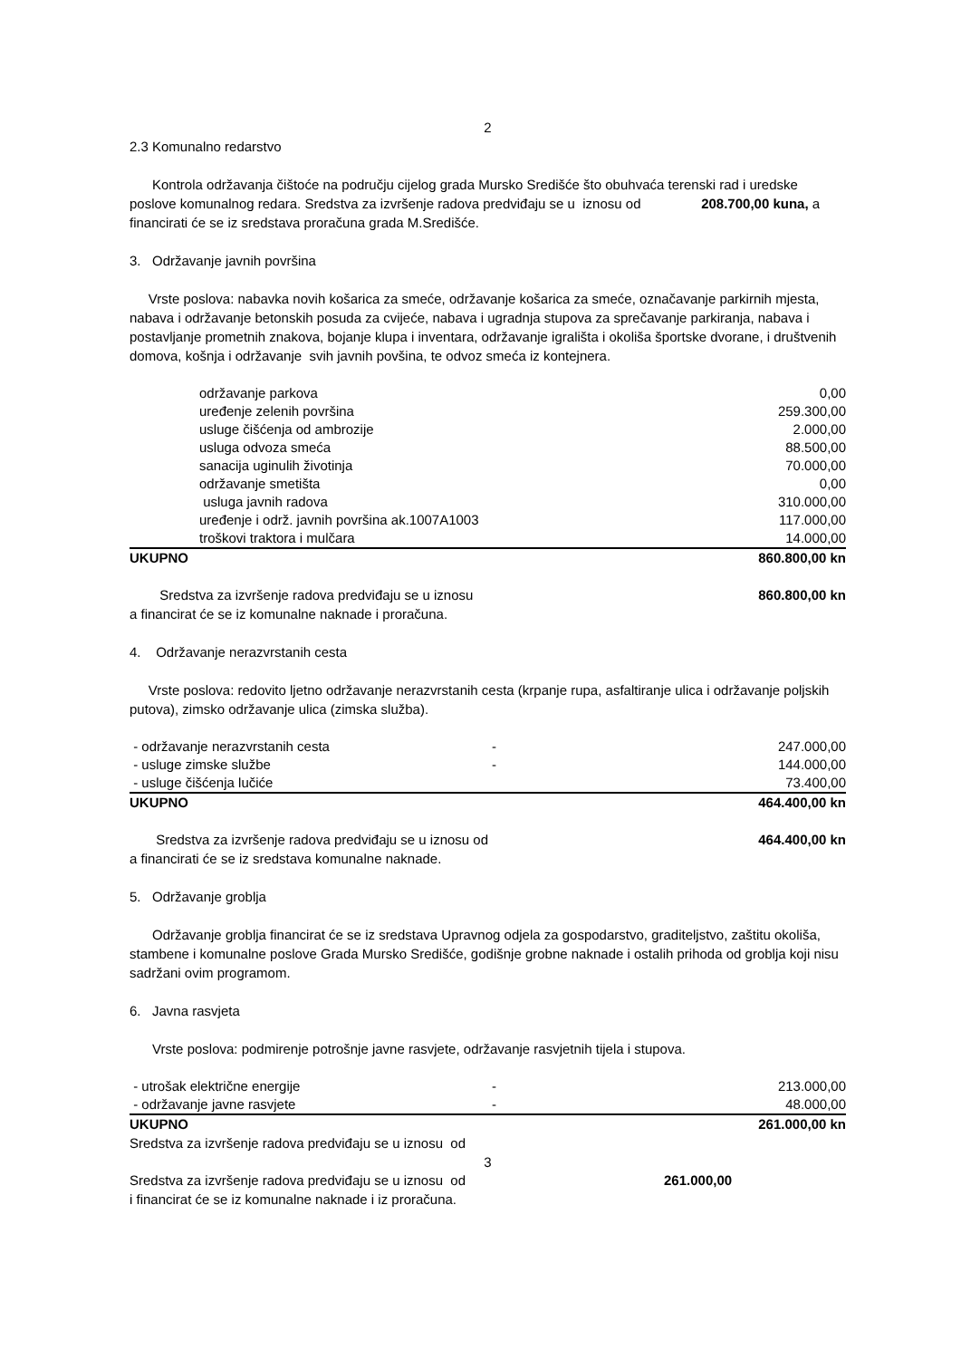2
2.3 Komunalno redarstvo
Kontrola održavanja čištoće na području cijelog grada Mursko Središće što obuhvaća terenski rad i uredske poslove komunalnog redara. Sredstva za izvršenje radova predviđaju se u iznosu od 208.700,00 kuna, a financirati će se iz sredstava proračuna grada M.Središće.
3. Održavanje javnih površina
Vrste poslova: nabavka novih košarica za smeće, održavanje košarica za smeće, označavanje parkirnih mjesta, nabava i održavanje betonskih posuda za cvijeće, nabava i ugradnja stupova za sprečavanje parkiranja, nabava i postavljanje prometnih znakova, bojanje klupa i inventara, održavanje igrališta i okoliša športske dvorane, i društvenih domova, košnja i održavanje svih javnih povšina, te odvoz smeća iz kontejnera.
| održavanje parkova | 0,00 |
| uređenje zelenih površina | 259.300,00 |
| usluge čišćenja od ambrozije | 2.000,00 |
| usluga odvoza smeća | 88.500,00 |
| sanacija uginulih životinja | 70.000,00 |
| održavanje smetišta | 0,00 |
| usluga javnih radova | 310.000,00 |
| uređenje i održ. javnih površina ak.1007A1003 | 117.000,00 |
| troškovi traktora i mulčara | 14.000,00 |
| UKUPNO | 860.800,00 kn |
| Sredstva za izvršenje radova predviđaju se u iznosu | 860.800,00 kn |
a financirat će se iz komunalne naknade i proračuna.
4. Održavanje nerazvrstanih cesta
Vrste poslova: redovito ljetno održavanje nerazvrstanih cesta (krpanje rupa, asfaltiranje ulica i održavanje poljskih putova), zimsko održavanje ulica (zimska služba).
| - održavanje nerazvrstanih cesta | - | 247.000,00 |
| - usluge zimske službe | - | 144.000,00 |
| - usluge čišćenja lučiće | | 73.400,00 |
| UKUPNO | | 464.400,00 kn |
| Sredstva za izvršenje radova predviđaju se u iznosu od | 464.400,00 kn |
a financirati će se iz sredstava komunalne naknade.
5. Održavanje groblja
Održavanje groblja financirat će se iz sredstava Upravnog odjela za gospodarstvo, graditeljstvo, zaštitu okoliša, stambene i komunalne poslove Grada Mursko Središće, godišnje grobne naknade i ostalih prihoda od groblja koji nisu sadržani ovim programom.
6. Javna rasvjeta
Vrste poslova: podmirenje potrošnje javne rasvjete, održavanje rasvjetnih tijela i stupova.
| - utrošak električne energije | - | 213.000,00 |
| - održavanje javne rasvjete | - | 48.000,00 |
| UKUPNO | | 261.000,00 kn |
Sredstva za izvršenje radova predviđaju se u iznosu od
3
| Sredstva za izvršenje radova predviđaju se u iznosu od | 261.000,00 |
i financirat će se iz komunalne naknade i iz proračuna.